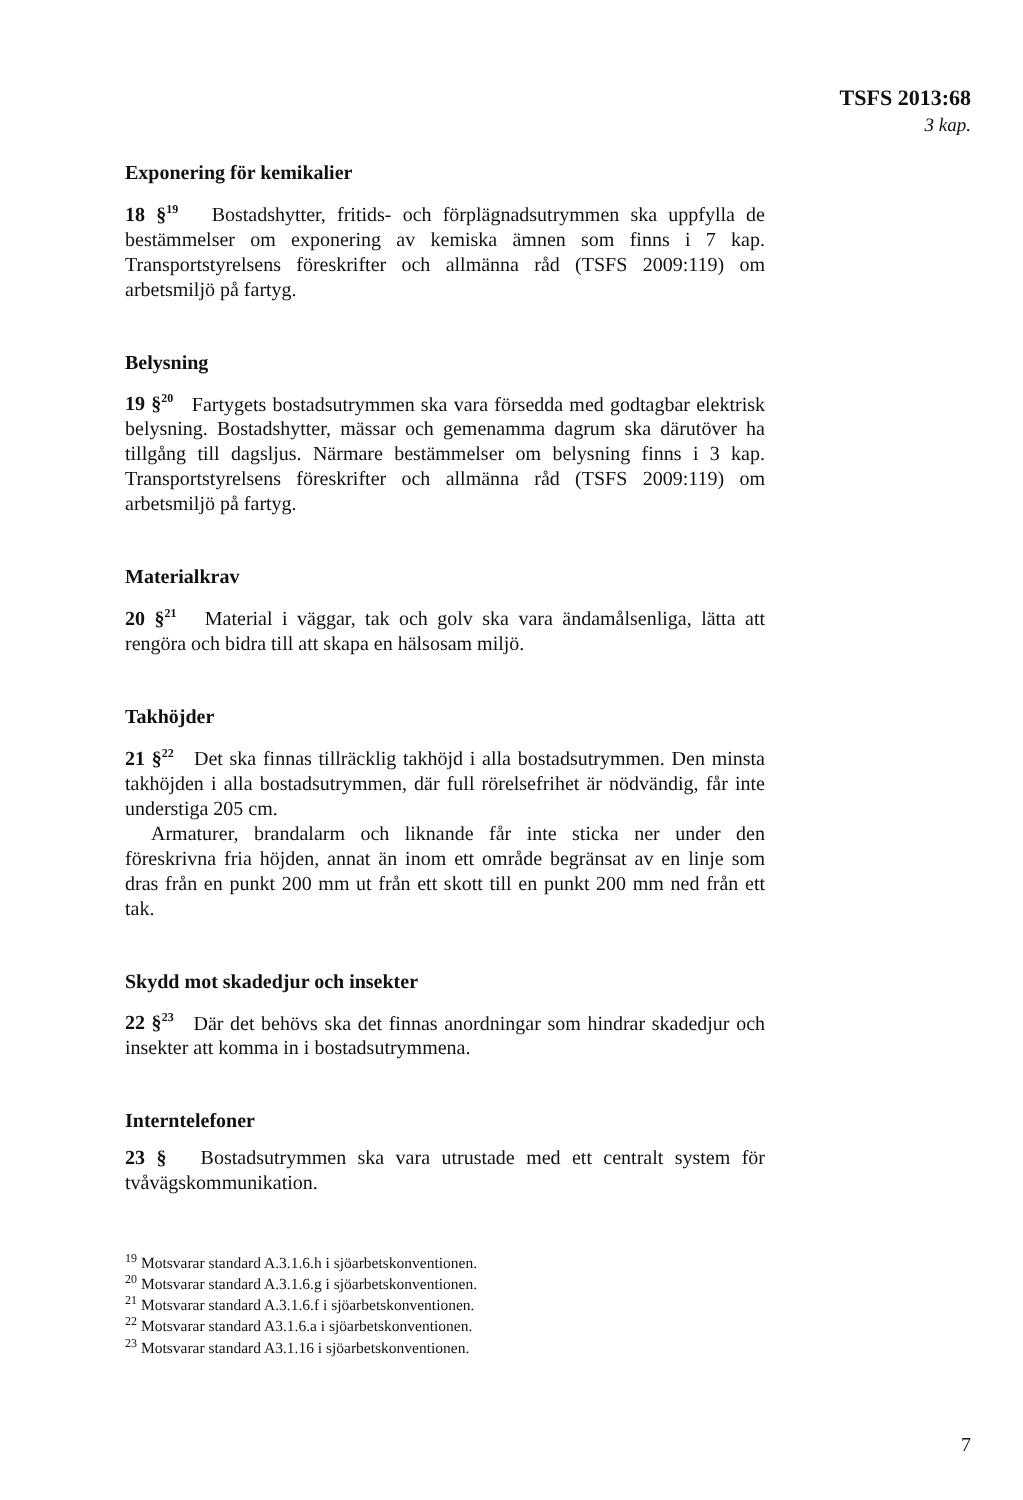TSFS 2013:68
3 kap.
Exponering för kemikalier
18 §<sup>19</sup> Bostadshytter, fritids- och förplägnadsutrymmen ska uppfylla de bestämmelser om exponering av kemiska ämnen som finns i 7 kap. Transportstyrelsens föreskrifter och allmänna råd (TSFS 2009:119) om arbetsmiljö på fartyg.
Belysning
19 §<sup>20</sup> Fartygets bostadsutrymmen ska vara försedda med godtagbar elektrisk belysning. Bostadshytter, mässar och gemenamma dagrum ska därutöver ha tillgång till dagsljus. Närmare bestämmelser om belysning finns i 3 kap. Transportstyrelsens föreskrifter och allmänna råd (TSFS 2009:119) om arbetsmiljö på fartyg.
Materialkrav
20 §<sup>21</sup> Material i väggar, tak och golv ska vara ändamålsenliga, lätta att rengöra och bidra till att skapa en hälsosam miljö.
Takhöjder
21 §<sup>22</sup> Det ska finnas tillräcklig takhöjd i alla bostadsutrymmen. Den minsta takhöjden i alla bostadsutrymmen, där full rörelsefrihet är nödvändig, får inte understiga 205 cm.
Armaturer, brandalarm och liknande får inte sticka ner under den föreskrivna fria höjden, annat än inom ett område begränsat av en linje som dras från en punkt 200 mm ut från ett skott till en punkt 200 mm ned från ett tak.
Skydd mot skadedjur och insekter
22 §<sup>23</sup> Där det behövs ska det finnas anordningar som hindrar skadedjur och insekter att komma in i bostadsutrymmena.
Interntelefoner
23 § Bostadsutrymmen ska vara utrustade med ett centralt system för tvåvägskommunikation.
<sup>19</sup> Motsvarar standard A.3.1.6.h i sjöarbetskonventionen.
<sup>20</sup> Motsvarar standard A.3.1.6.g i sjöarbetskonventionen.
<sup>21</sup> Motsvarar standard A.3.1.6.f i sjöarbetskonventionen.
<sup>22</sup> Motsvarar standard A3.1.6.a i sjöarbetskonventionen.
<sup>23</sup> Motsvarar standard A3.1.16 i sjöarbetskonventionen.
7